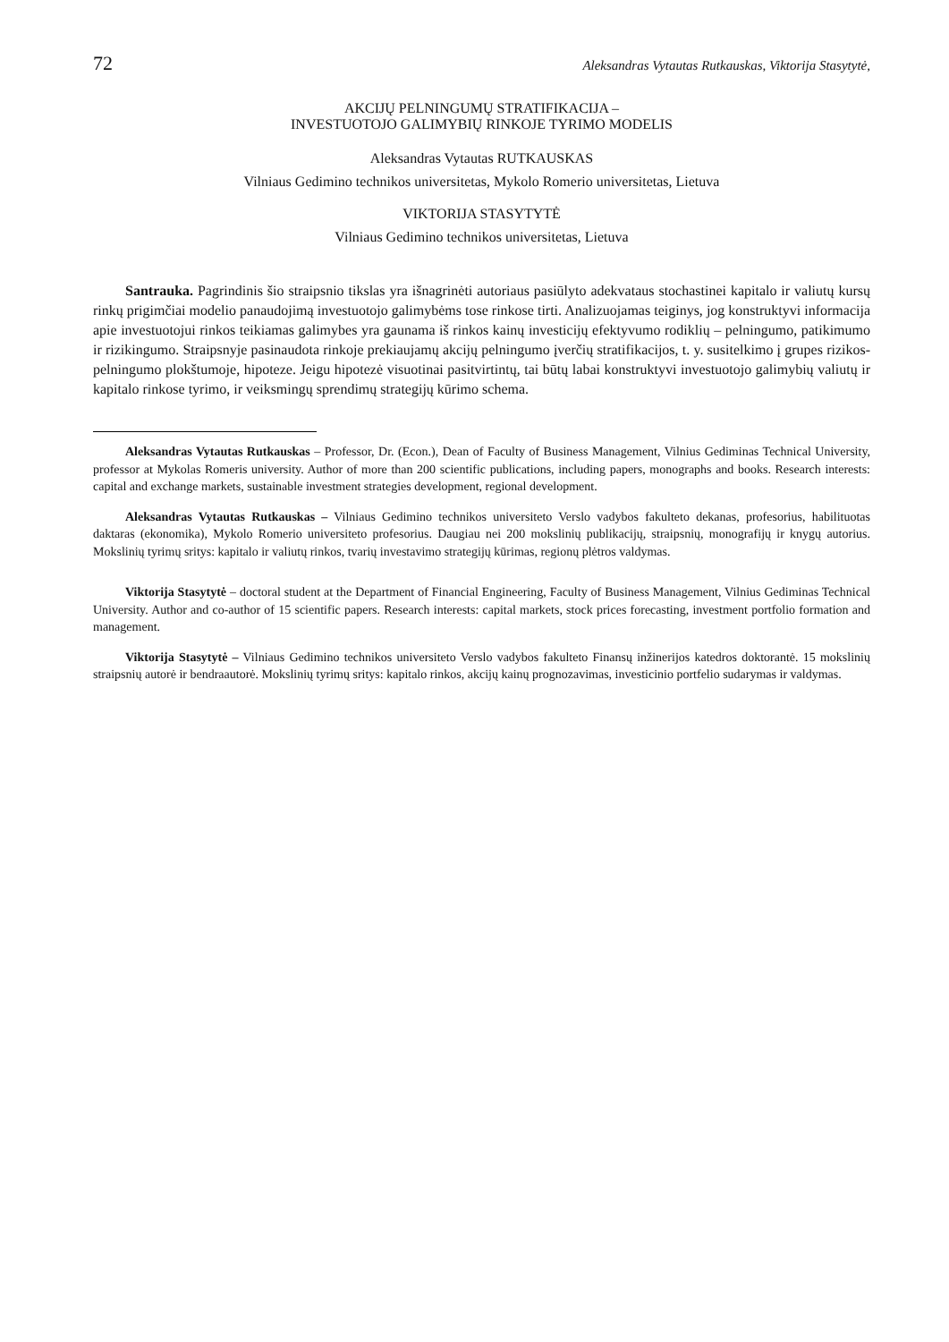72 Aleksandras Vytautas Rutkauskas, Viktorija Stasytytė,
AKCIJŲ PELNINGUMŲ STRATIFIKACIJA –
INVESTUOTOJO GALIMYBIŲ RINKOJE TYRIMO MODELIS
Aleksandras Vytautas RUTKAUSKAS
Vilniaus Gedimino technikos universitetas, Mykolo Romerio universitetas, Lietuva
VIKTORIJA STASYTYTĖ
Vilniaus Gedimino technikos universitetas, Lietuva
Santrauka. Pagrindinis šio straipsnio tikslas yra išnagrinėti autoriaus pasiūlyto adekvataus stochastinei kapitalo ir valiutų kursų rinkų prigimčiai modelio panaudojimą investuotojo galimybėms tose rinkose tirti. Analizuojamas teiginys, jog konstruktyvi informacija apie investuotojui rinkos teikiamas galimybes yra gaunama iš rinkos kainų investicijų efektyvumo rodiklių – pelningumo, patikimumo ir rizikingumo. Straipsnyje pasinaudota rinkoje prekiaujamų akcijų pelningumo įverčių stratifikacijos, t. y. susitelkimo į grupes rizikos-pelningumo plokštumoje, hipoteze. Jeigu hipotezė visuotinai pasitvirtintų, tai būtų labai konstruktyvi investuotojo galimybių valiutų ir kapitalo rinkose tyrimo, ir veiksmingų sprendimų strategijų kūrimo schema.
Aleksandras Vytautas Rutkauskas – Professor, Dr. (Econ.), Dean of Faculty of Business Management, Vilnius Gediminas Technical University, professor at Mykolas Romeris university. Author of more than 200 scientific publications, including papers, monographs and books. Research interests: capital and exchange markets, sustainable investment strategies development, regional development.
Aleksandras Vytautas Rutkauskas – Vilniaus Gedimino technikos universiteto Verslo vadybos fakulteto dekanas, profesorius, habilituotas daktaras (ekonomika), Mykolo Romerio universiteto profesorius. Daugiau nei 200 mokslinių publikacijų, straipsnių, monografijų ir knygų autorius. Mokslinių tyrimų sritys: kapitalo ir valiutų rinkos, tvarių investavimo strategijų kūrimas, regionų plėtros valdymas.
Viktorija Stasytytė – doctoral student at the Department of Financial Engineering, Faculty of Business Management, Vilnius Gediminas Technical University. Author and co-author of 15 scientific papers. Research interests: capital markets, stock prices forecasting, investment portfolio formation and management.
Viktorija Stasytytė – Vilniaus Gedimino technikos universiteto Verslo vadybos fakulteto Finansų inžinerijos katedros doktorantė. 15 mokslinių straipsnių autorė ir bendraautorė. Mokslinių tyrimų sritys: kapitalo rinkos, akcijų kainų prognozavimas, investicinio portfelio sudarymas ir valdymas.